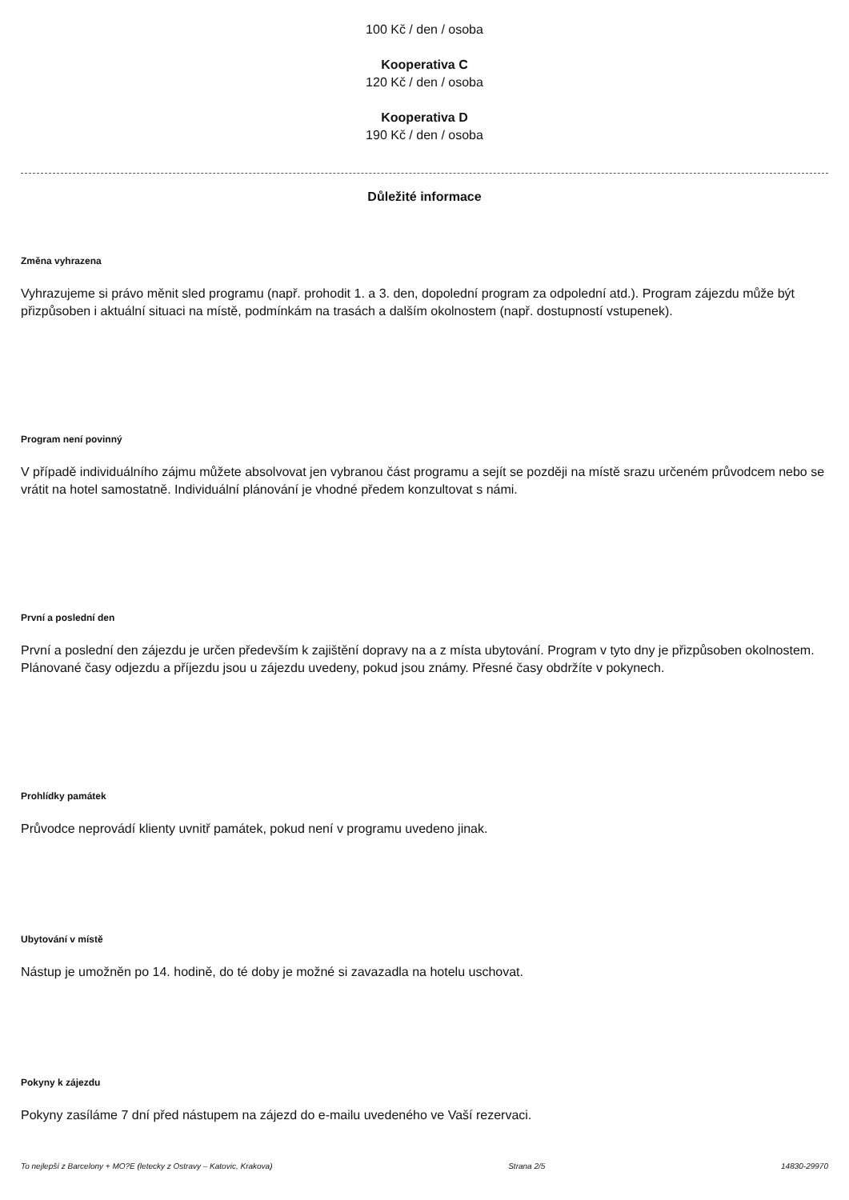100 Kč / den / osoba
Kooperativa C
120 Kč / den / osoba
Kooperativa D
190 Kč / den / osoba
Důležité informace
Změna vyhrazena
Vyhrazujeme si právo měnit sled programu (např. prohodit 1. a 3. den, dopolední program za odpolední atd.). Program zájezdu může být přizpůsoben i aktuální situaci na místě, podmínkám na trasách a dalším okolnostem (např. dostupností vstupenek).
Program není povinný
V případě individuálního zájmu můžete absolvovat jen vybranou část programu a sejít se později na místě srazu určeném průvodcem nebo se vrátit na hotel samostatně. Individuální plánování je vhodné předem konzultovat s námi.
První a poslední den
První a poslední den zájezdu je určen především k zajištění dopravy na a z místa ubytování. Program v tyto dny je přizpůsoben okolnostem. Plánované časy odjezdu a příjezdu jsou u zájezdu uvedeny, pokud jsou známy. Přesné časy obdržíte v pokynech.
Prohlídky památek
Průvodce neprovádí klienty uvnitř památek, pokud není v programu uvedeno jinak.
Ubytování v místě
Nástup je umožněn po 14. hodině, do té doby je možné si zavazadla na hotelu uschovat.
Pokyny k zájezdu
Pokyny zasíláme 7 dní před nástupem na zájezd do e-mailu uvedeného ve Vaší rezervaci.
To nejlepší z Barcelony + MO?E (letecky z Ostravy – Katovic, Krakova) Strana 2/5 14830-29970